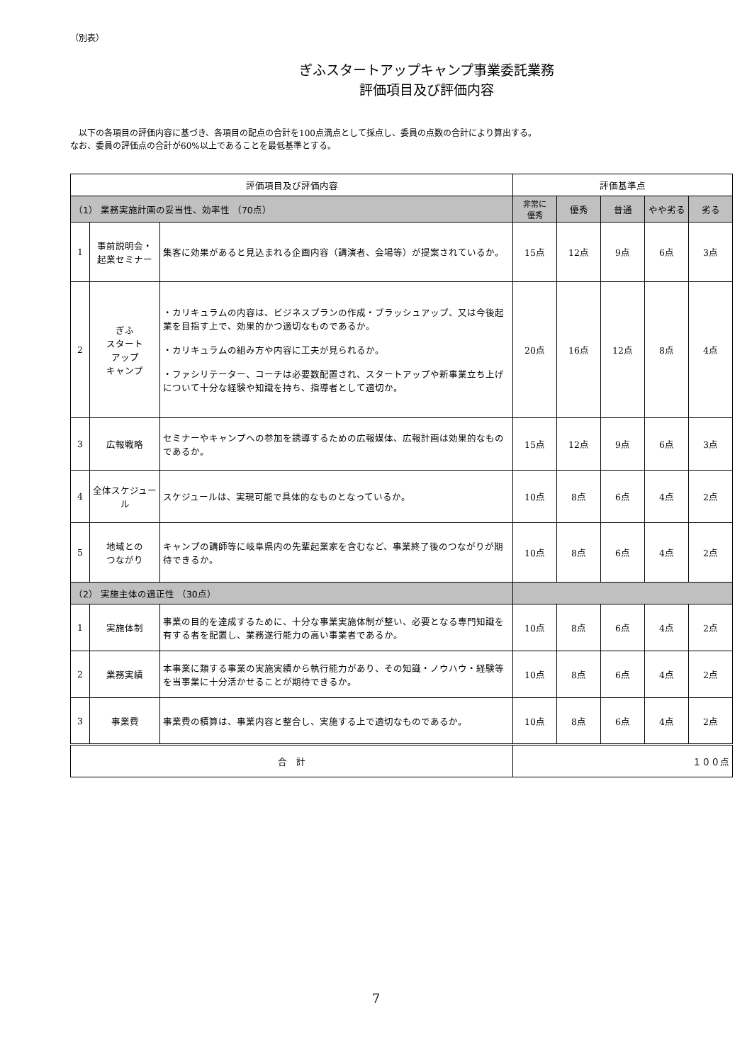（別表）
ぎふスタートアップキャンプ事業委託業務
評価項目及び評価内容
　以下の各項目の評価内容に基づき、各項目の配点の合計を100点満点として採点し、委員の点数の合計により算出する。
なお、委員の評価点の合計が60%以上であることを最低基準とする。
| 評価項目及び評価内容 | | | 評価基準点 | | | | |
| --- | --- | --- | --- | --- | --- | --- | --- |
| （1） 業務実施計画の妥当性、効率性 （70点） | | | 非常に 優秀 | 優秀 | 普通 | やや劣る | 劣る |
| 1 | 事前説明会・起業セミナー | 集客に効果があると見込まれる企画内容（講演者、会場等）が提案されているか。 | 15点 | 12点 | 9点 | 6点 | 3点 |
| 2 | ぎふ スタート アップ キャンプ | ・カリキュラムの内容は、ビジネスプランの作成・ブラッシュアップ、又は今後起業を目指す上で、効果的かつ適切なものであるか。 ・カリキュラムの組み方や内容に工夫が見られるか。 ・ファシリテーター、コーチは必要数配置され、スタートアップや新事業立ち上げについて十分な経験や知識を持ち、指導者として適切か。 | 20点 | 16点 | 12点 | 8点 | 4点 |
| 3 | 広報戦略 | セミナーやキャンプへの参加を誘導するための広報媒体、広報計画は効果的なものであるか。 | 15点 | 12点 | 9点 | 6点 | 3点 |
| 4 | 全体スケジュール | スケジュールは、実現可能で具体的なものとなっているか。 | 10点 | 8点 | 6点 | 4点 | 2点 |
| 5 | 地域との つながり | キャンプの講師等に岐阜県内の先輩起業家を含むなど、事業終了後のつながりが期待できるか。 | 10点 | 8点 | 6点 | 4点 | 2点 |
| （2） 実施主体の適正性 （30点） | | | | | | | |
| 1 | 実施体制 | 事業の目的を達成するために、十分な事業実施体制が整い、必要となる専門知識を有する者を配置し、業務遂行能力の高い事業者であるか。 | 10点 | 8点 | 6点 | 4点 | 2点 |
| 2 | 業務実績 | 本事業に類する事業の実施実績から執行能力があり、その知識・ノウハウ・経験等を当事業に十分活かせることが期待できるか。 | 10点 | 8点 | 6点 | 4点 | 2点 |
| 3 | 事業費 | 事業費の積算は、事業内容と整合し、実施する上で適切なものであるか。 | 10点 | 8点 | 6点 | 4点 | 2点 |
| 合 計 | | | １００点 | | | | |
7